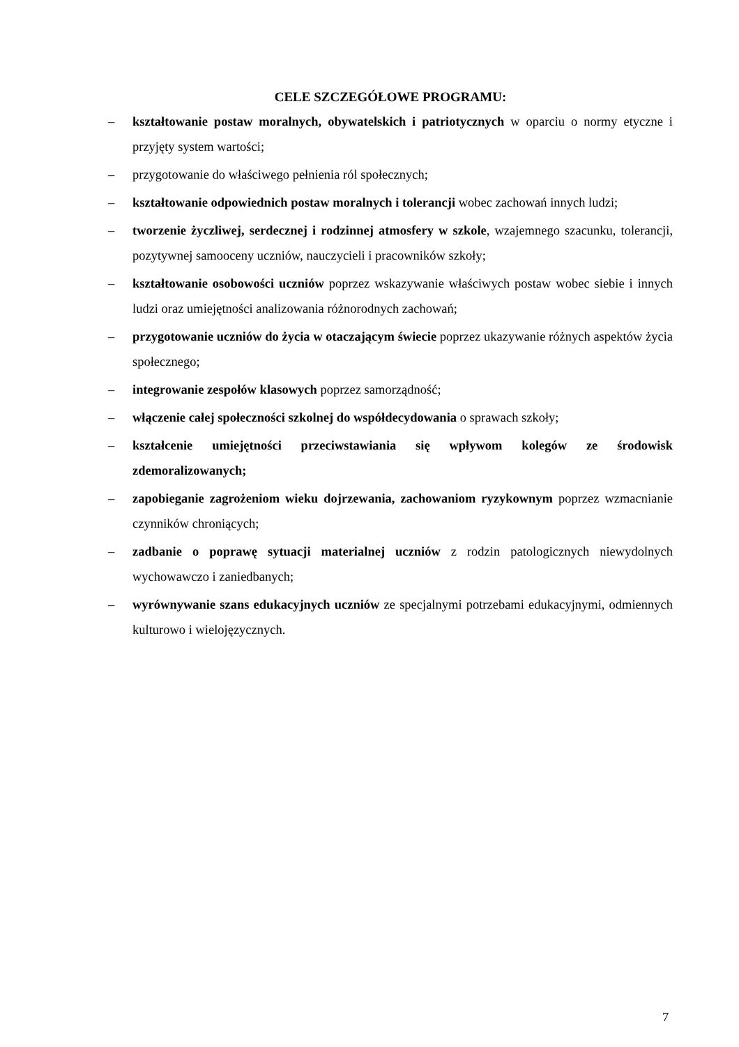CELE SZCZEGÓŁOWE PROGRAMU:
– kształtowanie postaw moralnych, obywatelskich i patriotycznych w oparciu o normy etyczne i przyjęty system wartości;
– przygotowanie do właściwego pełnienia ról społecznych;
– kształtowanie odpowiednich postaw moralnych i tolerancji wobec zachowań innych ludzi;
– tworzenie życzliwej, serdecznej i rodzinnej atmosfery w szkole, wzajemnego szacunku, tolerancji, pozytywnej samooceny uczniów, nauczycieli i pracowników szkoły;
– kształtowanie osobowości uczniów poprzez wskazywanie właściwych postaw wobec siebie i innych ludzi oraz umiejętności analizowania różnorodnych zachowań;
– przygotowanie uczniów do życia w otaczającym świecie poprzez ukazywanie różnych aspektów życia społecznego;
– integrowanie zespołów klasowych poprzez samorządność;
– włączenie całej społeczności szkolnej do współdecydowania o sprawach szkoły;
– kształcenie umiejętności przeciwstawiania się wpływom kolegów ze środowisk zdemoralizowanych;
– zapobieganie zagrożeniom wieku dojrzewania, zachowaniom ryzykownym poprzez wzmacnianie czynników chroniących;
– zadbanie o poprawę sytuacji materialnej uczniów z rodzin patologicznych niewydolnych wychowawczo i zaniedbanych;
– wyrównywanie szans edukacyjnych uczniów ze specjalnymi potrzebami edukacyjnymi, odmiennych kulturowo i wielojęzycznych.
7